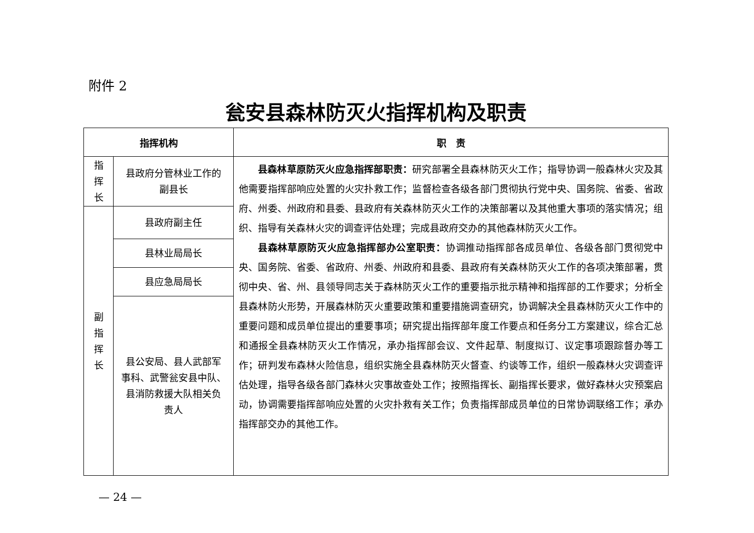附件 2
瓮安县森林防灭火指挥机构及职责
| 指挥机构 | | 职 责 |
| --- | --- | --- |
| 指 挥 长 | 县政府分管林业工作的 副县长 | 县森林草原防灭火应急指挥部职责： 研究部署全县森林防灭火工作；指导协调一般森林火灾及其他需要指挥部响应处置的火灾扑救工作；监督检查各级各部门贯彻执行党中央、国务院、省委、省政府、州委、州政府和县委、县政府有关森林防灭火工作的决策部署以及其他重大事项的落实情况；组织、指导有关森林火灾的调查评估处理；完成县政府交办的其他森林防灭火工作。 县森林草原防灭火应急指挥部办公室职责： 协调推动指挥部各成员单位、各级各部门贯彻党中央、国务院、省委、省政府、州委、州政府和县委、县政府有关森林防灭火工作的各项决策部署，贯彻中央、省、州、县领导同志关于森林防灭火工作的重要指示批示精神和指挥部的工作要求；分析全县森林防火形势，开展森林防灭火重要政策和重要措施调查研究，协调解决全县森林防灭火工作中的重要问题和成员单位提出的重要事项；研究提出指挥部年度工作要点和任务分工方案建议，综合汇总和通报全县森林防灭火工作情况，承办指挥部会议、文件起草、制度拟订、议定事项跟踪督办等工作；研判发布森林火险信息，组织实施全县森林防灭火督查、约谈等工作，组织一般森林火灾调查评估处理，指导各级各部门森林火灾事故查处工作；按照指挥长、副指挥长要求，做好森林火灾预案启动，协调需要指挥部响应处置的火灾扑救有关工作；负责指挥部成员单位的日常协调联络工作；承办指挥部交办的其他工作。 |
| 副 指 挥 长 | 县政府副主任 | |
| | 县林业局局长 | |
| | 县应急局局长 | |
| | 县公安局、县人武部军 事科、武警瓮安县中队、 县消防救援大队相关负 责人 | |
— 24 —